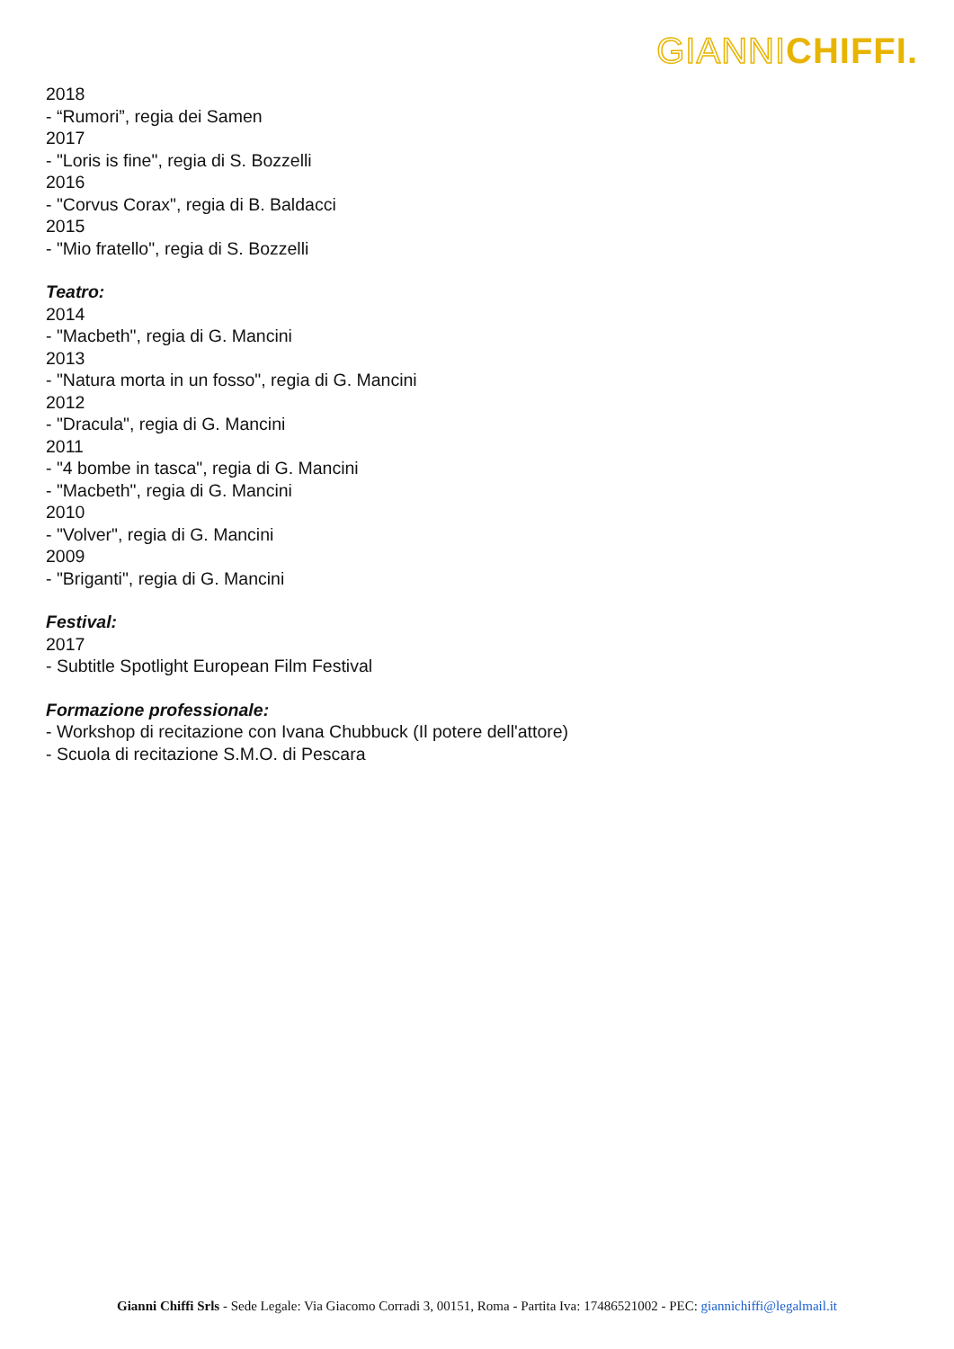GIANNI CHIFFI.
2018
- “Rumori”, regia dei Samen
2017
- "Loris is fine", regia di S. Bozzelli
2016
- "Corvus Corax", regia di B. Baldacci
2015
- "Mio fratello", regia di S. Bozzelli
Teatro:
2014
- "Macbeth", regia di G. Mancini
2013
- "Natura morta in un fosso", regia di G. Mancini
2012
- "Dracula", regia di G. Mancini
2011
- "4 bombe in tasca", regia di G. Mancini
- "Macbeth", regia di G. Mancini
2010
- "Volver", regia di G. Mancini
2009
- "Briganti", regia di G. Mancini
Festival:
2017
- Subtitle Spotlight European Film Festival
Formazione professionale:
- Workshop di recitazione con Ivana Chubbuck (Il potere dell'attore)
- Scuola di recitazione S.M.O. di Pescara
Gianni Chiffi Srls - Sede Legale: Via Giacomo Corradi 3, 00151, Roma - Partita Iva: 17486521002 - PEC: giannichiffi@legalmail.it